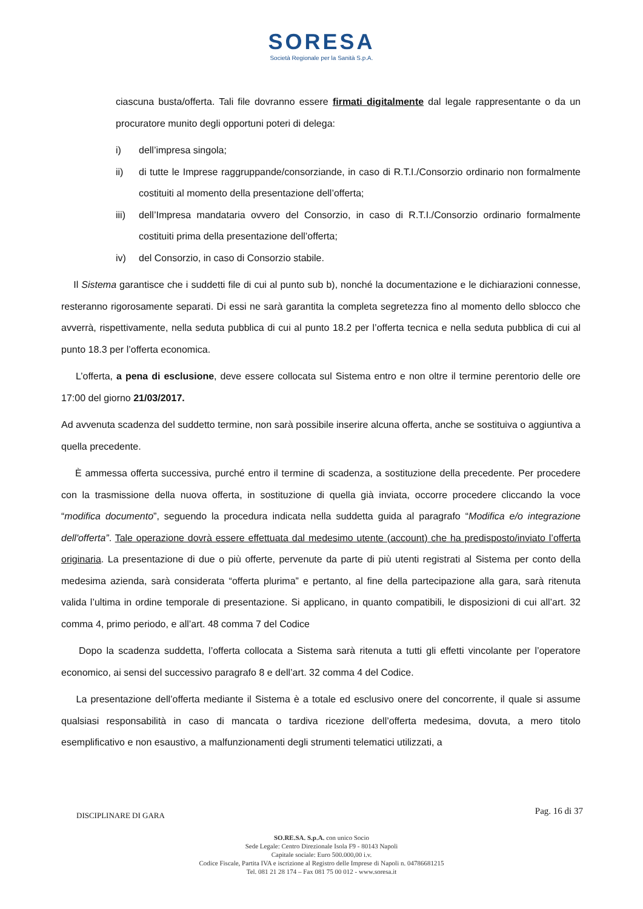SORESA
Società Regionale per la Sanità S.p.A.
ciascuna busta/offerta. Tali file dovranno essere firmati digitalmente dal legale rappresentante o da un procuratore munito degli opportuni poteri di delega:
i) dell’impresa singola;
ii) di tutte le Imprese raggruppande/consorziande, in caso di R.T.I./Consorzio ordinario non formalmente costituiti al momento della presentazione dell’offerta;
iii) dell’Impresa mandataria ovvero del Consorzio, in caso di R.T.I./Consorzio ordinario formalmente costituiti prima della presentazione dell’offerta;
iv) del Consorzio, in caso di Consorzio stabile.
Il Sistema garantisce che i suddetti file di cui al punto sub b), nonché la documentazione e le dichiarazioni connesse, resteranno rigorosamente separati. Di essi ne sarà garantita la completa segretezza fino al momento dello sblocco che avverrà, rispettivamente, nella seduta pubblica di cui al punto 18.2 per l’offerta tecnica e nella seduta pubblica di cui al punto 18.3 per l’offerta economica.
L’offerta, a pena di esclusione, deve essere collocata sul Sistema entro e non oltre il termine perentorio delle ore 17:00 del giorno 21/03/2017.
Ad avvenuta scadenza del suddetto termine, non sarà possibile inserire alcuna offerta, anche se sostituiva o aggiuntiva a quella precedente.
È ammessa offerta successiva, purché entro il termine di scadenza, a sostituzione della precedente. Per procedere con la trasmissione della nuova offerta, in sostituzione di quella già inviata, occorre procedere cliccando la voce “modifica documento”, seguendo la procedura indicata nella suddetta guida al paragrafo “Modifica e/o integrazione dell'offerta”. Tale operazione dovrà essere effettuata dal medesimo utente (account) che ha predisposto/inviato l’offerta originaria. La presentazione di due o più offerte, pervenute da parte di più utenti registrati al Sistema per conto della medesima azienda, sarà considerata “offerta plurima” e pertanto, al fine della partecipazione alla gara, sarà ritenuta valida l’ultima in ordine temporale di presentazione. Si applicano, in quanto compatibili, le disposizioni di cui all’art. 32 comma 4, primo periodo, e all’art. 48 comma 7 del Codice
Dopo la scadenza suddetta, l’offerta collocata a Sistema sarà ritenuta a tutti gli effetti vincolante per l’operatore economico, ai sensi del successivo paragrafo 8 e dell’art. 32 comma 4 del Codice.
La presentazione dell’offerta mediante il Sistema è a totale ed esclusivo onere del concorrente, il quale si assume qualsiasi responsabilità in caso di mancata o tardiva ricezione dell’offerta medesima, dovuta, a mero titolo esemplificativo e non esaustivo, a malfunzionamenti degli strumenti telematici utilizzati, a
Pag. 16 di 37 DISCIPLINARE DI GARA
SO.RE.SA. S.p.A. con unico Socio
Sede Legale: Centro Direzionale Isola F9 - 80143 Napoli
Capitale sociale: Euro 500.000,00 i.v.
Codice Fiscale, Partita IVA e iscrizione al Registro delle Imprese di Napoli n. 04786681215
Tel. 081 21 28 174 – Fax 081 75 00 012 - www.soresa.it